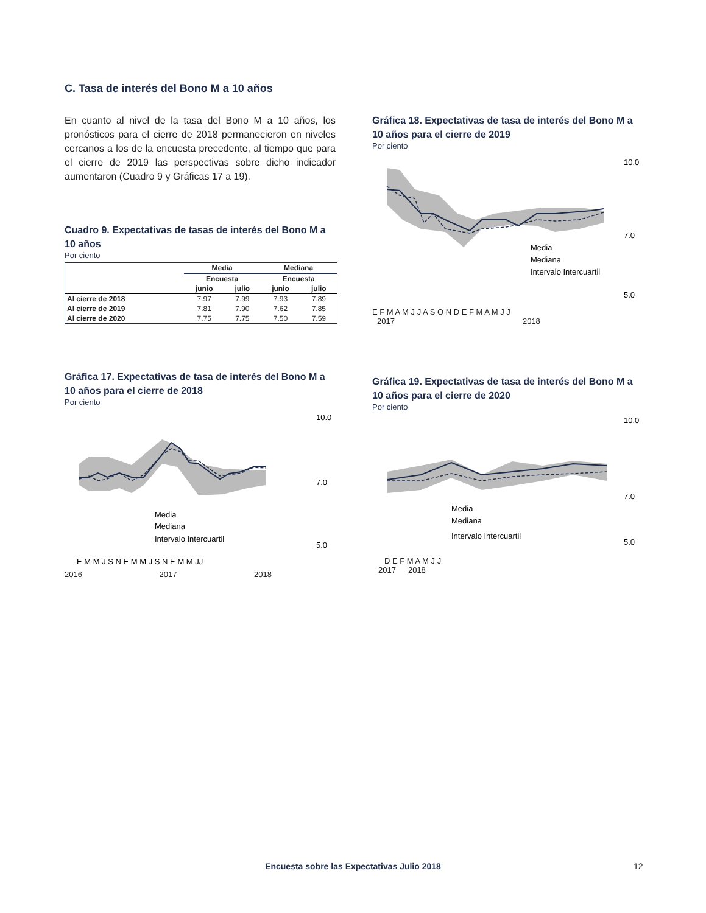C. Tasa de interés del Bono M a 10 años
En cuanto al nivel de la tasa del Bono M a 10 años, los pronósticos para el cierre de 2018 permanecieron en niveles cercanos a los de la encuesta precedente, al tiempo que para el cierre de 2019 las perspectivas sobre dicho indicador aumentaron (Cuadro 9 y Gráficas 17 a 19).
Cuadro 9. Expectativas de tasas de interés del Bono M a 10 años
Por ciento
| | Media | | Mediana | |
| --- | --- | --- | --- | --- |
| | Encuesta | | Encuesta | |
| | junio | julio | junio | julio |
| Al cierre de 2018 | 7.97 | 7.99 | 7.93 | 7.89 |
| Al cierre de 2019 | 7.81 | 7.90 | 7.62 | 7.85 |
| Al cierre de 2020 | 7.75 | 7.75 | 7.50 | 7.59 |
Gráfica 17. Expectativas de tasa de interés del Bono M a 10 años para el cierre de 2018
Por ciento
10.0
7.0
5.0
E M M J S N E M M J S N E M M JJ
Media
Mediana
Intervalo Intercuartil
2016 2017 2018
Gráfica 18. Expectativas de tasa de interés del Bono M a 10 años para el cierre de 2019
Por ciento
10.0
7.0
5.0
Media
Mediana
Intervalo Intercuartil
E F M A M J J A S O N D E F M A M J J
2017 2018
Gráfica 19. Expectativas de tasa de interés del Bono M a 10 años para el cierre de 2020
Por ciento
10.0
7.0
5.0
Media
Mediana
Intervalo Intercuartil
D E F M A M J J
2017 2018
Encuesta sobre las Expectativas Julio 2018 12